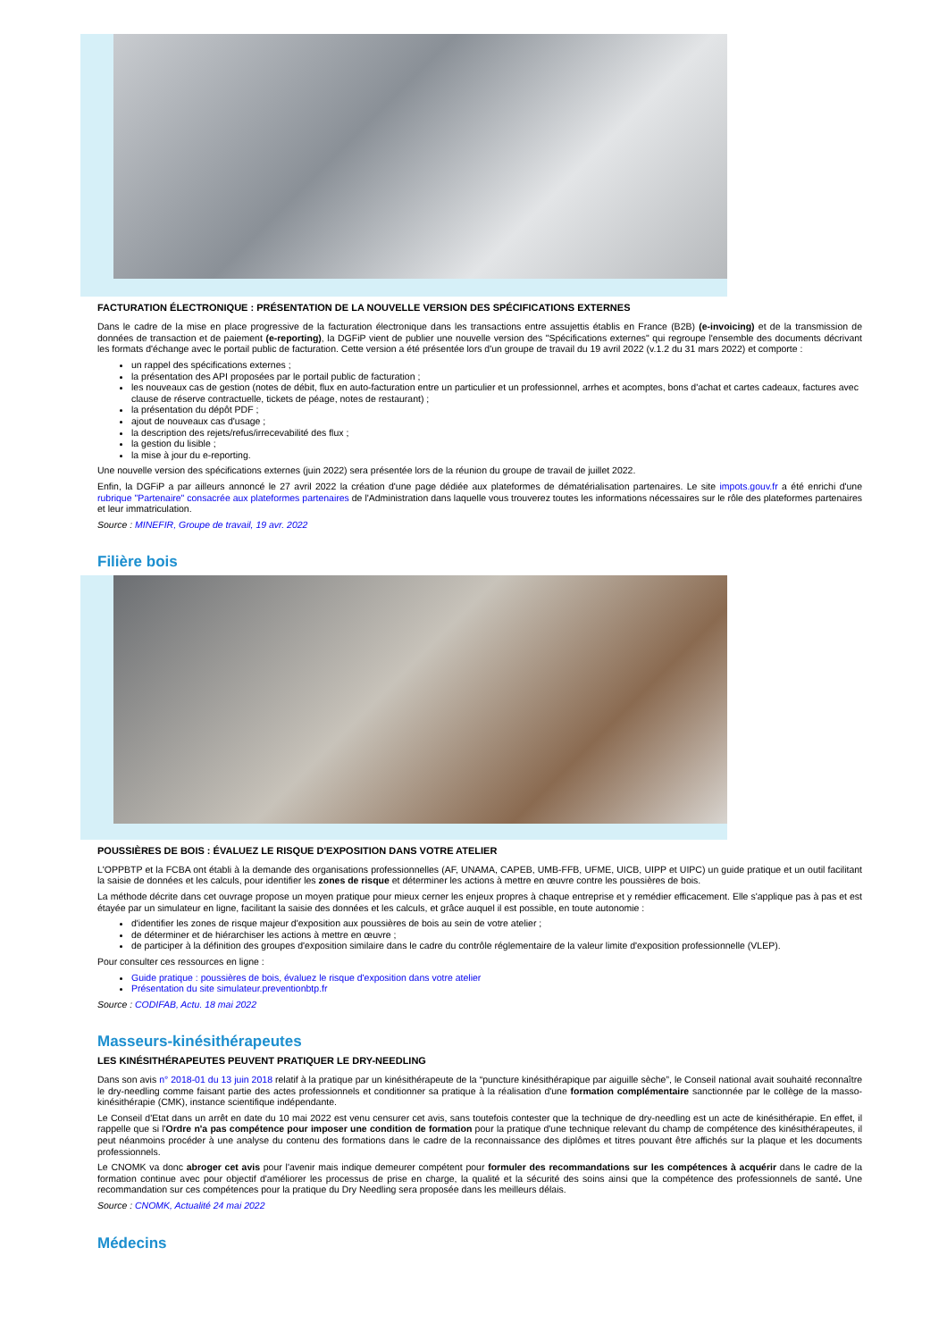FACTURATION ÉLECTRONIQUE : PRÉSENTATION DE LA NOUVELLE VERSION DES SPÉCIFICATIONS EXTERNES
Dans le cadre de la mise en place progressive de la facturation électronique dans les transactions entre assujettis établis en France (B2B) (e-invoicing) et de la transmission de données de transaction et de paiement (e-reporting), la DGFiP vient de publier une nouvelle version des "Spécifications externes" qui regroupe l'ensemble des documents décrivant les formats d'échange avec le portail public de facturation. Cette version a été présentée lors d'un groupe de travail du 19 avril 2022 (v.1.2 du 31 mars 2022) et comporte :
un rappel des spécifications externes ;
la présentation des API proposées par le portail public de facturation ;
les nouveaux cas de gestion (notes de débit, flux en auto-facturation entre un particulier et un professionnel, arrhes et acomptes, bons d'achat et cartes cadeaux, factures avec clause de réserve contractuelle, tickets de péage, notes de restaurant) ;
la présentation du dépôt PDF ;
ajout de nouveaux cas d'usage ;
la description des rejets/refus/irrecevabilité des flux ;
la gestion du lisible ;
la mise à jour du e-reporting.
Une nouvelle version des spécifications externes (juin 2022) sera présentée lors de la réunion du groupe de travail de juillet 2022.
Enfin, la DGFiP a par ailleurs annoncé le 27 avril 2022 la création d'une page dédiée aux plateformes de dématérialisation partenaires. Le site impots.gouv.fr a été enrichi d'une rubrique "Partenaire" consacrée aux plateformes partenaires de l'Administration dans laquelle vous trouverez toutes les informations nécessaires sur le rôle des plateformes partenaires et leur immatriculation.
Source : MINEFIR, Groupe de travail, 19 avr. 2022
Filière bois
POUSSIÈRES DE BOIS : ÉVALUEZ LE RISQUE D'EXPOSITION DANS VOTRE ATELIER
L'OPPBTP et la FCBA ont établi à la demande des organisations professionnelles (AF, UNAMA, CAPEB, UMB-FFB, UFME, UICB, UIPP et UIPC) un guide pratique et un outil facilitant la saisie de données et les calculs, pour identifier les zones de risque et déterminer les actions à mettre en œuvre contre les poussières de bois.
La méthode décrite dans cet ouvrage propose un moyen pratique pour mieux cerner les enjeux propres à chaque entreprise et y remédier efficacement. Elle s'applique pas à pas et est étayée par un simulateur en ligne, facilitant la saisie des données et les calculs, et grâce auquel il est possible, en toute autonomie :
d'identifier les zones de risque majeur d'exposition aux poussières de bois au sein de votre atelier ;
de déterminer et de hiérarchiser les actions à mettre en œuvre ;
de participer à la définition des groupes d'exposition similaire dans le cadre du contrôle réglementaire de la valeur limite d'exposition professionnelle (VLEP).
Pour consulter ces ressources en ligne :
Guide pratique : poussières de bois, évaluez le risque d'exposition dans votre atelier
Présentation du site simulateur.preventionbtp.fr
Source : CODIFAB, Actu. 18 mai 2022
Masseurs-kinésithérapeutes
LES KINÉSITHÉRAPEUTES PEUVENT PRATIQUER LE DRY-NEEDLING
Dans son avis n° 2018-01 du 13 juin 2018 relatif à la pratique par un kinésithérapeute de la “puncture kinésithérapique par aiguille sèche”, le Conseil national avait souhaité reconnaître le dry-needling comme faisant partie des actes professionnels et conditionner sa pratique à la réalisation d'une formation complémentaire sanctionnée par le collège de la masso-kinésithérapie (CMK), instance scientifique indépendante.
Le Conseil d'Etat dans un arrêt en date du 10 mai 2022 est venu censurer cet avis, sans toutefois contester que la technique de dry-needling est un acte de kinésithérapie. En effet, il rappelle que si l'Ordre n'a pas compétence pour imposer une condition de formation pour la pratique d'une technique relevant du champ de compétence des kinésithérapeutes, il peut néanmoins procéder à une analyse du contenu des formations dans le cadre de la reconnaissance des diplômes et titres pouvant être affichés sur la plaque et les documents professionnels.
Le CNOMK va donc abroger cet avis pour l'avenir mais indique demeurer compétent pour formuler des recommandations sur les compétences à acquérir dans le cadre de la formation continue avec pour objectif d'améliorer les processus de prise en charge, la qualité et la sécurité des soins ainsi que la compétence des professionnels de santé. Une recommandation sur ces compétences pour la pratique du Dry Needling sera proposée dans les meilleurs délais.
Source : CNOMK, Actualité 24 mai 2022
Médecins